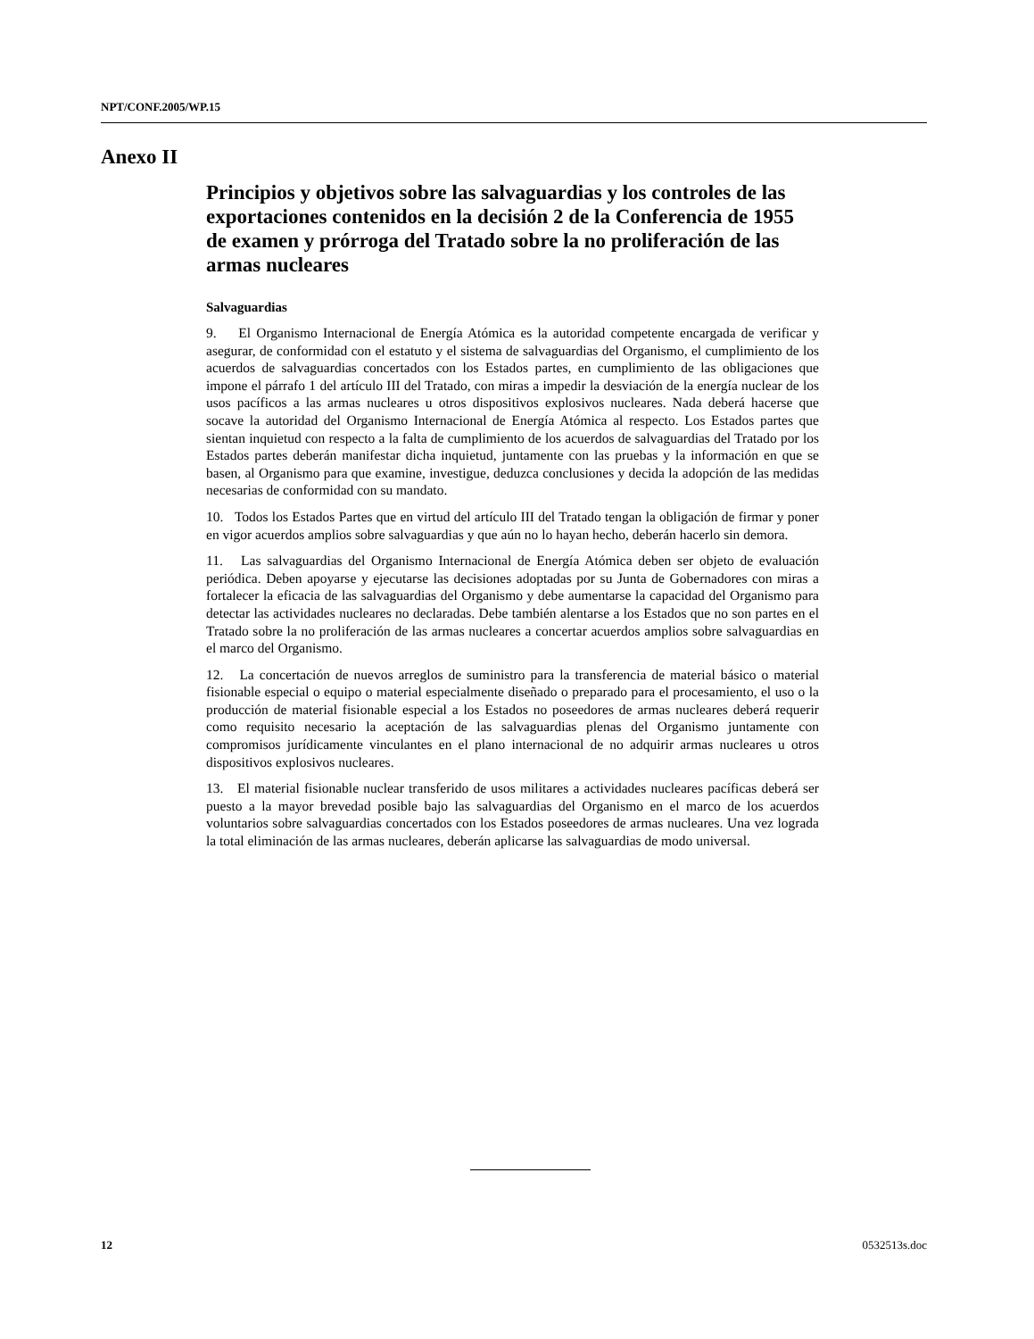NPT/CONF.2005/WP.15
Anexo II
Principios y objetivos sobre las salvaguardias y los controles de las exportaciones contenidos en la decisión 2 de la Conferencia de 1955 de examen y prórroga del Tratado sobre la no proliferación de las armas nucleares
Salvaguardias
9. El Organismo Internacional de Energía Atómica es la autoridad competente encargada de verificar y asegurar, de conformidad con el estatuto y el sistema de salvaguardias del Organismo, el cumplimiento de los acuerdos de salvaguardias concertados con los Estados partes, en cumplimiento de las obligaciones que impone el párrafo 1 del artículo III del Tratado, con miras a impedir la desviación de la energía nuclear de los usos pacíficos a las armas nucleares u otros dispositivos explosivos nucleares. Nada deberá hacerse que socave la autoridad del Organismo Internacional de Energía Atómica al respecto. Los Estados partes que sientan inquietud con respecto a la falta de cumplimiento de los acuerdos de salvaguardias del Tratado por los Estados partes deberán manifestar dicha inquietud, juntamente con las pruebas y la información en que se basen, al Organismo para que examine, investigue, deduzca conclusiones y decida la adopción de las medidas necesarias de conformidad con su mandato.
10. Todos los Estados Partes que en virtud del artículo III del Tratado tengan la obligación de firmar y poner en vigor acuerdos amplios sobre salvaguardias y que aún no lo hayan hecho, deberán hacerlo sin demora.
11. Las salvaguardias del Organismo Internacional de Energía Atómica deben ser objeto de evaluación periódica. Deben apoyarse y ejecutarse las decisiones adoptadas por su Junta de Gobernadores con miras a fortalecer la eficacia de las salvaguardias del Organismo y debe aumentarse la capacidad del Organismo para detectar las actividades nucleares no declaradas. Debe también alentarse a los Estados que no son partes en el Tratado sobre la no proliferación de las armas nucleares a concertar acuerdos amplios sobre salvaguardias en el marco del Organismo.
12. La concertación de nuevos arreglos de suministro para la transferencia de material básico o material fisionable especial o equipo o material especialmente diseñado o preparado para el procesamiento, el uso o la producción de material fisionable especial a los Estados no poseedores de armas nucleares deberá requerir como requisito necesario la aceptación de las salvaguardias plenas del Organismo juntamente con compromisos jurídicamente vinculantes en el plano internacional de no adquirir armas nucleares u otros dispositivos explosivos nucleares.
13. El material fisionable nuclear transferido de usos militares a actividades nucleares pacíficas deberá ser puesto a la mayor brevedad posible bajo las salvaguardias del Organismo en el marco de los acuerdos voluntarios sobre salvaguardias concertados con los Estados poseedores de armas nucleares. Una vez lograda la total eliminación de las armas nucleares, deberán aplicarse las salvaguardias de modo universal.
12 0532513s.doc